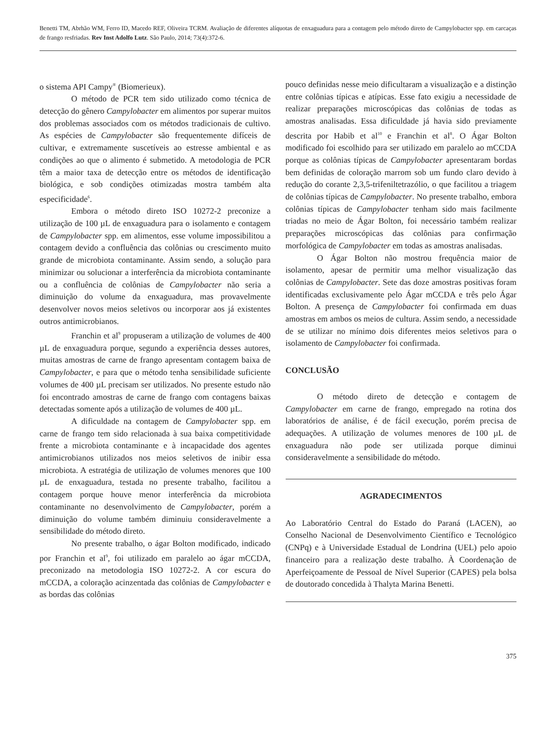Benetti TM, Abrhão WM, Ferro ID, Macedo REF, Oliveira TCRM. Avaliação de diferentes alíquotas de enxaguadura para a contagem pelo método direto de Campylobacter spp. em carcaças de frango resfriadas. Rev Inst Adolfo Lutz. São Paulo, 2014; 73(4):372-6.
o sistema API Campy<sup>®</sup> (Biomerieux).
O método de PCR tem sido utilizado como técnica de detecção do gênero Campylobacter em alimentos por superar muitos dos problemas associados com os métodos tradicionais de cultivo. As espécies de Campylobacter são frequentemente difíceis de cultivar, e extremamente suscetíveis ao estresse ambiental e as condições ao que o alimento é submetido. A metodologia de PCR têm a maior taxa de detecção entre os métodos de identificação biológica, e sob condições otimizadas mostra também alta especificidade<sup>6</sup>.
Embora o método direto ISO 10272-2 preconize a utilização de 100 µL de enxaguadura para o isolamento e contagem de Campylobacter spp. em alimentos, esse volume impossibilitou a contagem devido a confluência das colônias ou crescimento muito grande de microbiota contaminante. Assim sendo, a solução para minimizar ou solucionar a interferência da microbiota contaminante ou a confluência de colônias de Campylobacter não seria a diminuição do volume da enxaguadura, mas provavelmente desenvolver novos meios seletivos ou incorporar aos já existentes outros antimicrobianos.
Franchin et al<sup>9</sup> propuseram a utilização de volumes de 400 µL de enxaguadura porque, segundo a experiência desses autores, muitas amostras de carne de frango apresentam contagem baixa de Campylobacter, e para que o método tenha sensibilidade suficiente volumes de 400 µL precisam ser utilizados. No presente estudo não foi encontrado amostras de carne de frango com contagens baixas detectadas somente após a utilização de volumes de 400 µL.
A dificuldade na contagem de Campylobacter spp. em carne de frango tem sido relacionada à sua baixa competitividade frente a microbiota contaminante e à incapacidade dos agentes antimicrobianos utilizados nos meios seletivos de inibir essa microbiota. A estratégia de utilização de volumes menores que 100 µL de enxaguadura, testada no presente trabalho, facilitou a contagem porque houve menor interferência da microbiota contaminante no desenvolvimento de Campylobacter, porém a diminuição do volume também diminuiu consideravelmente a sensibilidade do método direto.
No presente trabalho, o ágar Bolton modificado, indicado por Franchin et al<sup>9</sup>, foi utilizado em paralelo ao ágar mCCDA, preconizado na metodologia ISO 10272-2. A cor escura do mCCDA, a coloração acinzentada das colônias de Campylobacter e as bordas das colônias
pouco definidas nesse meio dificultaram a visualização e a distinção entre colônias típicas e atípicas. Esse fato exigiu a necessidade de realizar preparações microscópicas das colônias de todas as amostras analisadas. Essa dificuldade já havia sido previamente descrita por Habib et al<sup>10</sup> e Franchin et al<sup>8</sup>. O Ágar Bolton modificado foi escolhido para ser utilizado em paralelo ao mCCDA porque as colônias típicas de Campylobacter apresentaram bordas bem definidas de coloração marrom sob um fundo claro devido à redução do corante 2,3,5-trifeniltetrazólio, o que facilitou a triagem de colônias típicas de Campylobacter. No presente trabalho, embora colônias típicas de Campylobacter tenham sido mais facilmente triadas no meio de Ágar Bolton, foi necessário também realizar preparações microscópicas das colônias para confirmação morfológica de Campylobacter em todas as amostras analisadas.
O Ágar Bolton não mostrou frequência maior de isolamento, apesar de permitir uma melhor visualização das colônias de Campylobacter. Sete das doze amostras positivas foram identificadas exclusivamente pelo Ágar mCCDA e três pelo Ágar Bolton. A presença de Campylobacter foi confirmada em duas amostras em ambos os meios de cultura. Assim sendo, a necessidade de se utilizar no mínimo dois diferentes meios seletivos para o isolamento de Campylobacter foi confirmada.
CONCLUSÃO
O método direto de detecção e contagem de Campylobacter em carne de frango, empregado na rotina dos laboratórios de análise, é de fácil execução, porém precisa de adequações. A utilização de volumes menores de 100 µL de enxaguadura não pode ser utilizada porque diminui consideravelmente a sensibilidade do método.
AGRADECIMENTOS
Ao Laboratório Central do Estado do Paraná (LACEN), ao Conselho Nacional de Desenvolvimento Científico e Tecnológico (CNPq) e à Universidade Estadual de Londrina (UEL) pelo apoio financeiro para a realização deste trabalho. À Coordenação de Aperfeiçoamente de Pessoal de Nível Superior (CAPES) pela bolsa de doutorado concedida à Thalyta Marina Benetti.
375